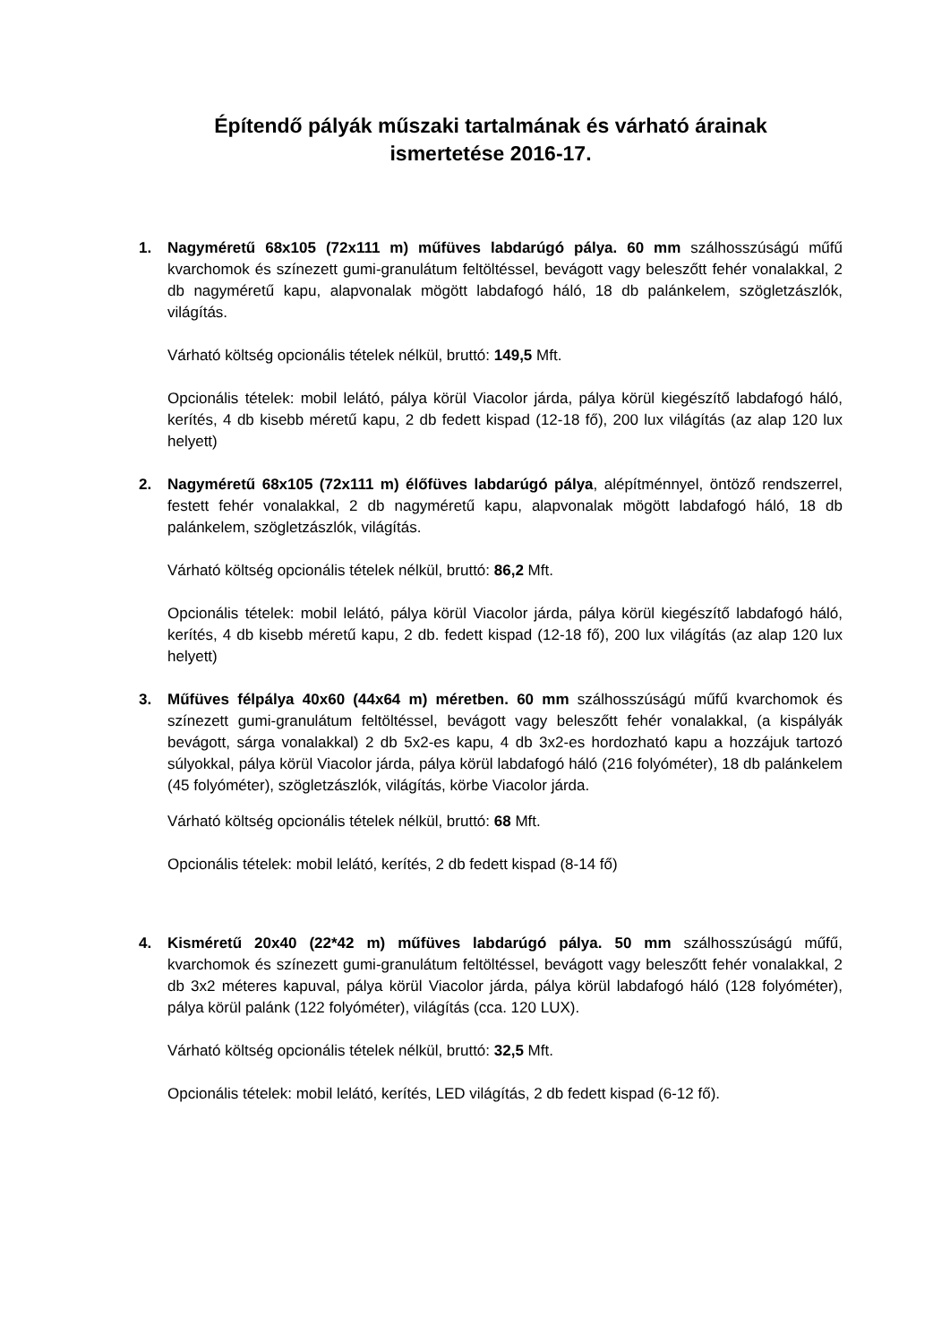Építendő pályák műszaki tartalmának és várható árainak
ismertetése 2016-17.
1. Nagyméretű 68x105 (72x111 m) műfüves labdarúgó pálya. 60 mm szálhosszúságú műfű kvarchomok és színezett gumi-granulátum feltöltéssel, bevágott vagy beleszőtt fehér vonalakkal, 2 db nagyméretű kapu, alapvonalak mögött labdafogó háló, 18 db palánkelem, szögletzászlók, világítás.
Várható költség opcionális tételek nélkül, bruttó: 149,5 Mft.
Opcionális tételek: mobil lelátó, pálya körül Viacolor járda, pálya körül kiegészítő labdafogó háló, kerítés, 4 db kisebb méretű kapu, 2 db fedett kispad (12-18 fő), 200 lux világítás (az alap 120 lux helyett)
2. Nagyméretű 68x105 (72x111 m) élőfüves labdarúgó pálya, alépítménnyel, öntöző rendszerrel, festett fehér vonalakkal, 2 db nagyméretű kapu, alapvonalak mögött labdafogó háló, 18 db palánkelem, szögletzászlók, világítás.
Várható költség opcionális tételek nélkül, bruttó: 86,2 Mft.
Opcionális tételek: mobil lelátó, pálya körül Viacolor járda, pálya körül kiegészítő labdafogó háló, kerítés, 4 db kisebb méretű kapu, 2 db. fedett kispad (12-18 fő), 200 lux világítás (az alap 120 lux helyett)
3. Műfüves félpálya 40x60 (44x64 m) méretben. 60 mm szálhosszúságú műfű kvarchomok és színezett gumi-granulátum feltöltéssel, bevágott vagy beleszőtt fehér vonalakkal, (a kispályák bevágott, sárga vonalakkal) 2 db 5x2-es kapu, 4 db 3x2-es hordozható kapu a hozzájuk tartozó súlyokkal, pálya körül Viacolor járda, pálya körül labdafogó háló (216 folyóméter), 18 db palánkelem (45 folyóméter), szögletzászlók, világítás, körbe Viacolor járda.
Várható költség opcionális tételek nélkül, bruttó: 68 Mft.
Opcionális tételek: mobil lelátó, kerítés, 2 db fedett kispad (8-14 fő)
4. Kisméretű 20x40 (22*42 m) műfüves labdarúgó pálya. 50 mm szálhosszúságú műfű, kvarchomok és színezett gumi-granulátum feltöltéssel, bevágott vagy beleszőtt fehér vonalakkal, 2 db 3x2 méteres kapuval, pálya körül Viacolor járda, pálya körül labdafogó háló (128 folyóméter), pálya körül palánk (122 folyóméter), világítás (cca. 120 LUX).
Várható költség opcionális tételek nélkül, bruttó: 32,5 Mft.
Opcionális tételek: mobil lelátó, kerítés, LED világítás, 2 db fedett kispad (6-12 fő).